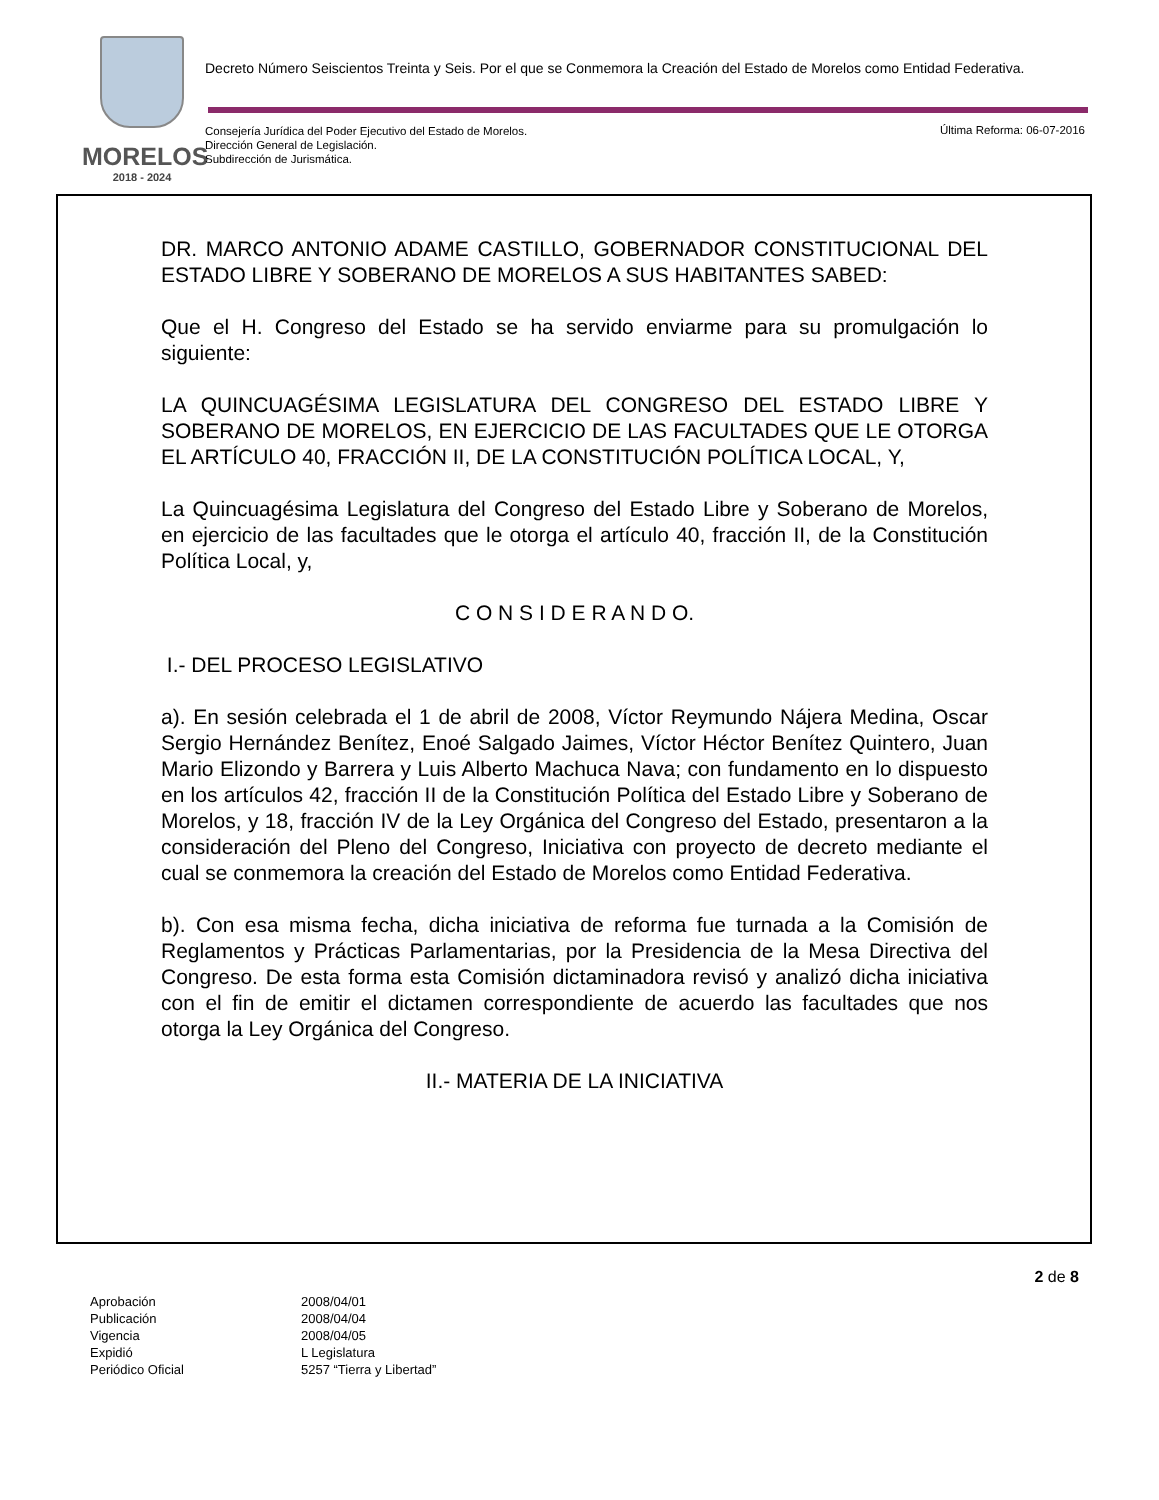MORELOS
2018 - 2024
Decreto Número Seiscientos Treinta y Seis. Por el que se Conmemora la Creación del Estado de Morelos como Entidad Federativa.
Consejería Jurídica del Poder Ejecutivo del Estado de Morelos.
Dirección General de Legislación.
Subdirección de Jurismática.
Última Reforma: 06-07-2016
DR. MARCO ANTONIO ADAME CASTILLO, GOBERNADOR CONSTITUCIONAL DEL ESTADO LIBRE Y SOBERANO DE MORELOS A SUS HABITANTES SABED:
Que el H. Congreso del Estado se ha servido enviarme para su promulgación lo siguiente:
LA QUINCUAGÉSIMA LEGISLATURA DEL CONGRESO DEL ESTADO LIBRE Y SOBERANO DE MORELOS, EN EJERCICIO DE LAS FACULTADES QUE LE OTORGA EL ARTÍCULO 40, FRACCIÓN II, DE LA CONSTITUCIÓN POLÍTICA LOCAL, Y,
La Quincuagésima Legislatura del Congreso del Estado Libre y Soberano de Morelos, en ejercicio de las facultades que le otorga el artículo 40, fracción II, de la Constitución Política Local, y,
C O N S I D E R A N D O.
I.- DEL PROCESO LEGISLATIVO
a). En sesión celebrada el 1 de abril de 2008, Víctor Reymundo Nájera Medina, Oscar Sergio Hernández Benítez, Enoé Salgado Jaimes, Víctor Héctor Benítez Quintero, Juan Mario Elizondo y Barrera y Luis Alberto Machuca Nava; con fundamento en lo dispuesto en los artículos 42, fracción II de la Constitución Política del Estado Libre y Soberano de Morelos, y 18, fracción IV de la Ley Orgánica del Congreso del Estado, presentaron a la consideración del Pleno del Congreso, Iniciativa con proyecto de decreto mediante el cual se conmemora la creación del Estado de Morelos como Entidad Federativa.
b). Con esa misma fecha, dicha iniciativa de reforma fue turnada a la Comisión de Reglamentos y Prácticas Parlamentarias, por la Presidencia de la Mesa Directiva del Congreso. De esta forma esta Comisión dictaminadora revisó y analizó dicha iniciativa con el fin de emitir el dictamen correspondiente de acuerdo las facultades que nos otorga la Ley Orgánica del Congreso.
II.- MATERIA DE LA INICIATIVA
2 de 8
| Aprobación | 2008/04/01 |
| Publicación | 2008/04/04 |
| Vigencia | 2008/04/05 |
| Expidió | L Legislatura |
| Periódico Oficial | 5257 “Tierra y Libertad” |